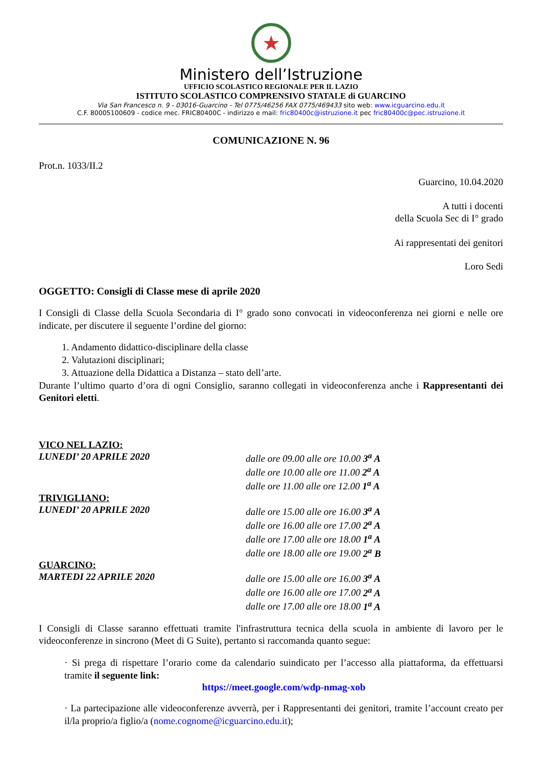★
Ministero dell’Istruzione
UFFICIO SCOLASTICO REGIONALE PER IL LAZIO
ISTITUTO SCOLASTICO COMPRENSIVO STATALE di GUARCINO
Via San Francesco n. 9 - 03016-Guarcino - Tel 0775/46256 FAX 0775/469433 sito web: www.icguarcino.edu.it
C.F. 80005100609 - codice mec. FRIC80400C - indirizzo e mail: fric80400c@istruzione.it pec fric80400c@pec.istruzione.it
COMUNICAZIONE N. 96
Prot.n. 1033/II.2
Guarcino, 10.04.2020
A tutti i docenti
della Scuola Sec di I° grado
Ai rappresentati dei genitori
Loro Sedi
OGGETTO: Consigli di Classe mese di aprile 2020
I Consigli di Classe della Scuola Secondaria di I° grado sono convocati in videoconferenza nei giorni e nelle ore indicate, per discutere il seguente l’ordine del giorno:
1. Andamento didattico-disciplinare della classe
2. Valutazioni disciplinari;
3. Attuazione della Didattica a Distanza – stato dell’arte.
Durante l’ultimo quarto d’ora di ogni Consiglio, saranno collegati in videoconferenza anche i Rappresentanti dei Genitori eletti.
VICO NEL LAZIO:
LUNEDI’ 20 APRILE 2020 dalle ore 09.00 alle ore 10.00 3<sup>a</sup> A
dalle ore 10.00 alle ore 11.00 2<sup>a</sup> A
dalle ore 11.00 alle ore 12.00 1<sup>a</sup> A
TRIVIGLIANO:
LUNEDI’ 20 APRILE 2020 dalle ore 15.00 alle ore 16.00 3<sup>a</sup> A
dalle ore 16.00 alle ore 17.00 2<sup>a</sup> A
dalle ore 17.00 alle ore 18.00 1<sup>a</sup> A
dalle ore 18.00 alle ore 19.00 2<sup>a</sup> B
GUARCINO:
MARTEDI 22 APRILE 2020 dalle ore 15.00 alle ore 16.00 3<sup>a</sup> A
dalle ore 16.00 alle ore 17.00 2<sup>a</sup> A
dalle ore 17.00 alle ore 18.00 1<sup>a</sup> A
I Consigli di Classe saranno effettuati tramite l'infrastruttura tecnica della scuola in ambiente di lavoro per le videoconferenze in sincrono (Meet di G Suite), pertanto si raccomanda quanto segue:
· Si prega di rispettare l’orario come da calendario suindicato per l’accesso alla piattaforma, da effettuarsi tramite il seguente link:
https://meet.google.com/wdp-nmag-xob
· La partecipazione alle videoconferenze avverrà, per i Rappresentanti dei genitori, tramite l’account creato per il/la proprio/a figlio/a (nome.cognome@icguarcino.edu.it);